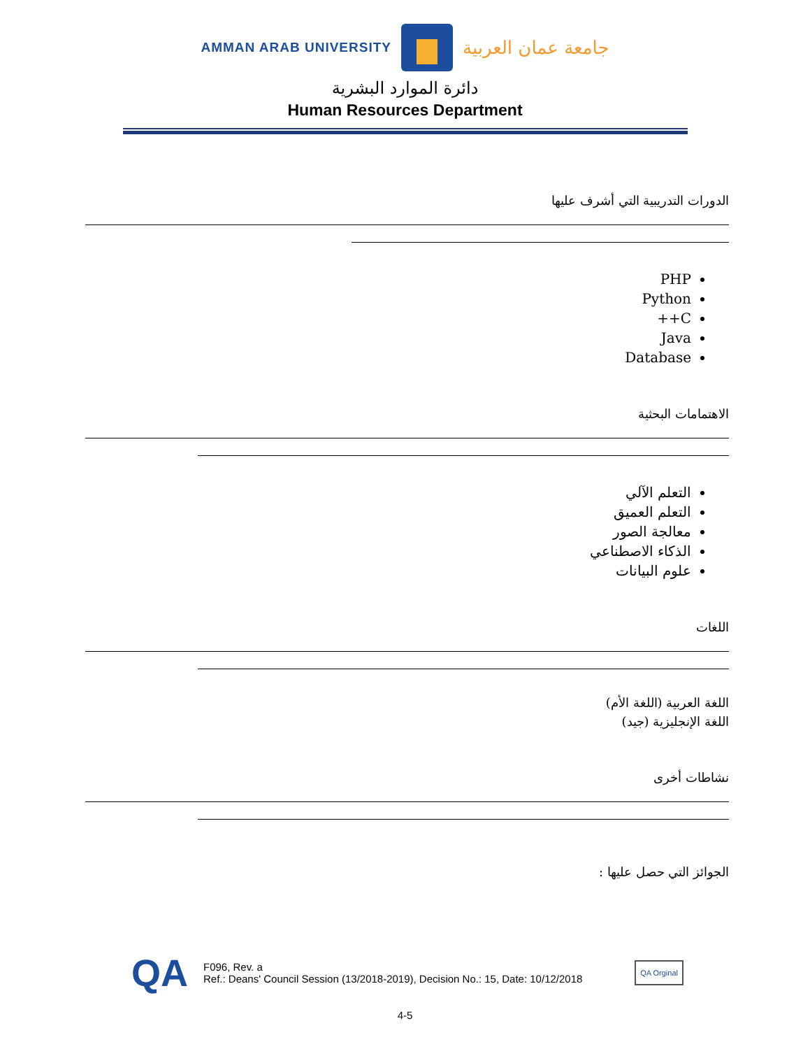AMMAN ARAB UNIVERSITY
جامعة عمان العربية
دائرة الموارد البشرية
Human Resources Department
الدورات التدريبية التي أشرف عليها
PHP
Python
C++
Java
Database
الاهتمامات البحثية
التعلم الآلي
التعلم العميق
معالجة الصور
الذكاء الاصطناعي
علوم البيانات
اللغات
اللغة العربية (اللغة الأم)
اللغة الإنجليزية (جيد)
نشاطات أخرى
الجوائز التي حصل عليها :
QA
F096, Rev. a
Ref.: Deans' Council Session (13/2018-2019), Decision No.: 15, Date: 10/12/2018
QA Orginal
4-5